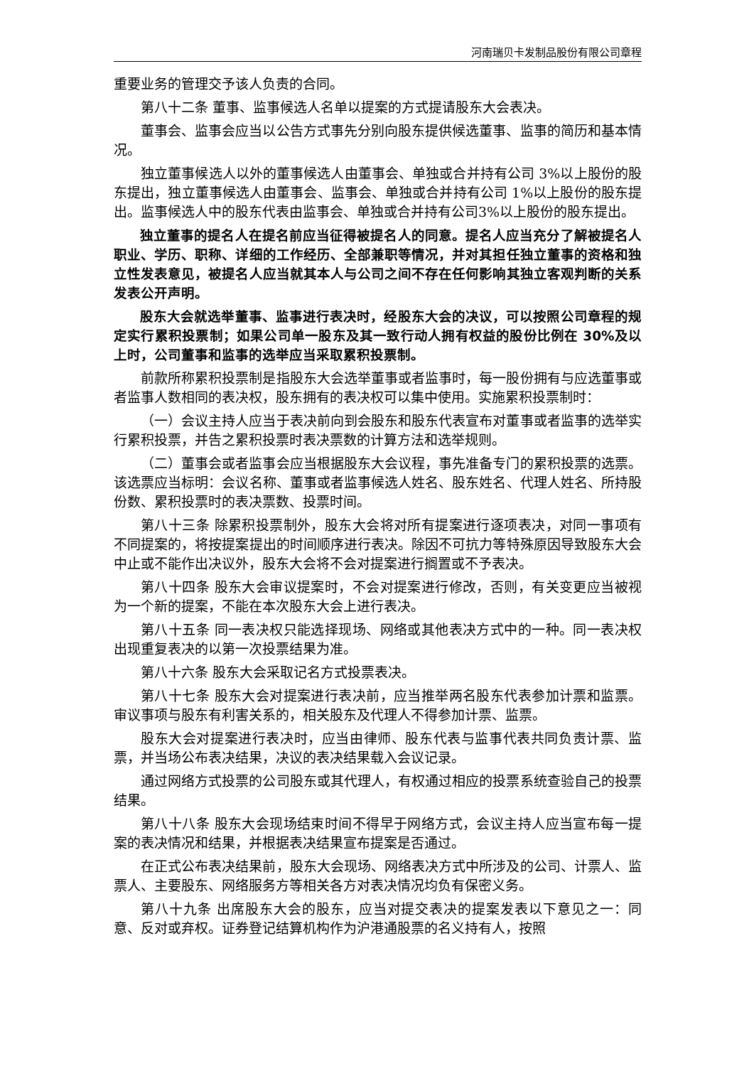河南瑞贝卡发制品股份有限公司章程
重要业务的管理交予该人负责的合同。
第八十二条 董事、监事候选人名单以提案的方式提请股东大会表决。
董事会、监事会应当以公告方式事先分别向股东提供候选董事、监事的简历和基本情况。
独立董事候选人以外的董事候选人由董事会、单独或合并持有公司 3%以上股份的股东提出，独立董事候选人由董事会、监事会、单独或合并持有公司 1%以上股份的股东提出。监事候选人中的股东代表由监事会、单独或合并持有公司3%以上股份的股东提出。
独立董事的提名人在提名前应当征得被提名人的同意。提名人应当充分了解被提名人职业、学历、职称、详细的工作经历、全部兼职等情况，并对其担任独立董事的资格和独立性发表意见，被提名人应当就其本人与公司之间不存在任何影响其独立客观判断的关系发表公开声明。
股东大会就选举董事、监事进行表决时，经股东大会的决议，可以按照公司章程的规定实行累积投票制；如果公司单一股东及其一致行动人拥有权益的股份比例在 30%及以上时，公司董事和监事的选举应当采取累积投票制。
前款所称累积投票制是指股东大会选举董事或者监事时，每一股份拥有与应选董事或者监事人数相同的表决权，股东拥有的表决权可以集中使用。实施累积投票制时：
（一）会议主持人应当于表决前向到会股东和股东代表宣布对董事或者监事的选举实行累积投票，并告之累积投票时表决票数的计算方法和选举规则。
（二）董事会或者监事会应当根据股东大会议程，事先准备专门的累积投票的选票。该选票应当标明：会议名称、董事或者监事候选人姓名、股东姓名、代理人姓名、所持股份数、累积投票时的表决票数、投票时间。
第八十三条 除累积投票制外，股东大会将对所有提案进行逐项表决，对同一事项有不同提案的，将按提案提出的时间顺序进行表决。除因不可抗力等特殊原因导致股东大会中止或不能作出决议外，股东大会将不会对提案进行搁置或不予表决。
第八十四条 股东大会审议提案时，不会对提案进行修改，否则，有关变更应当被视为一个新的提案，不能在本次股东大会上进行表决。
第八十五条 同一表决权只能选择现场、网络或其他表决方式中的一种。同一表决权出现重复表决的以第一次投票结果为准。
第八十六条 股东大会采取记名方式投票表决。
第八十七条 股东大会对提案进行表决前，应当推举两名股东代表参加计票和监票。审议事项与股东有利害关系的，相关股东及代理人不得参加计票、监票。
股东大会对提案进行表决时，应当由律师、股东代表与监事代表共同负责计票、监票，并当场公布表决结果，决议的表决结果载入会议记录。
通过网络方式投票的公司股东或其代理人，有权通过相应的投票系统查验自己的投票结果。
第八十八条 股东大会现场结束时间不得早于网络方式，会议主持人应当宣布每一提案的表决情况和结果，并根据表决结果宣布提案是否通过。
在正式公布表决结果前，股东大会现场、网络表决方式中所涉及的公司、计票人、监票人、主要股东、网络服务方等相关各方对表决情况均负有保密义务。
第八十九条 出席股东大会的股东，应当对提交表决的提案发表以下意见之一：同意、反对或弃权。证券登记结算机构作为沪港通股票的名义持有人，按照